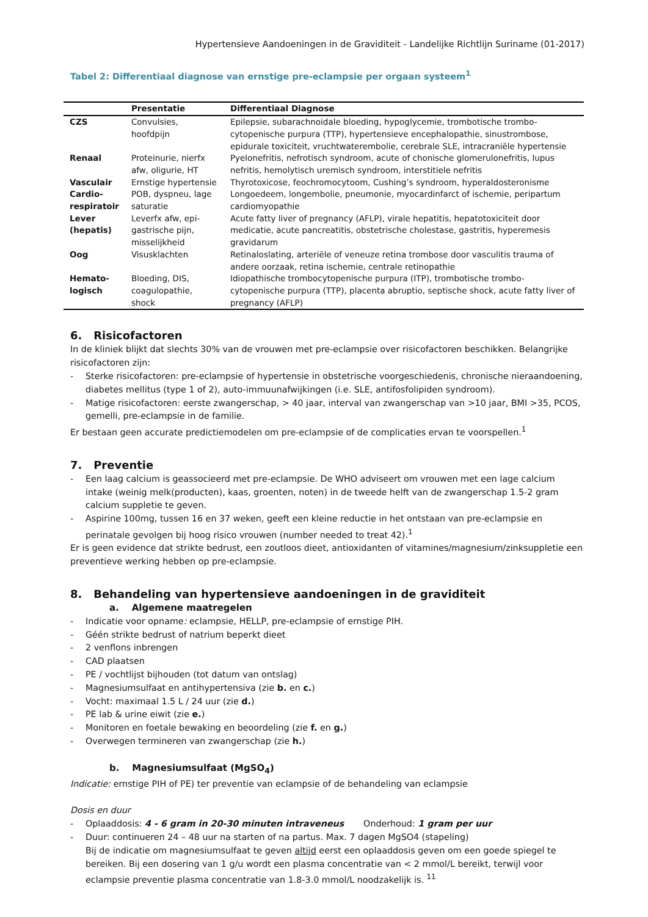Hypertensieve Aandoeningen in de Graviditeit - Landelijke Richtlijn Suriname (01-2017)
Tabel 2: Differentiaal diagnose van ernstige pre-eclampsie per orgaan systeem<sup>1</sup>
| | Presentatie | Differentiaal Diagnose |
| --- | --- | --- |
| CZS | Convulsies, hoofdpijn | Epilepsie, subarachnoidale bloeding, hypoglycemie, trombotische trombo-cytopenische purpura (TTP), hypertensieve encephalopathie, sinustrombose, epidurale toxiciteit, vruchtwaterembolie, cerebrale SLE, intracraniële hypertensie |
| Renaal | Proteinurie, nierfx afw, oligurie, HT | Pyelonefritis, nefrotisch syndroom, acute of chonische glomerulonefritis, lupus nefritis, hemolytisch uremisch syndroom, interstitiele nefritis |
| Vasculair | Ernstige hypertensie | Thyrotoxicose, feochromocytoom, Cushing’s syndroom, hyperaldosteronisme |
| Cardio-respiratoir | POB, dyspneu, lage saturatie | Longoedeem, longembolie, pneumonie, myocardinfarct of ischemie, peripartum cardiomyopathie |
| Lever (hepatis) | Leverfx afw, epi-gastrische pijn, misselijkheid | Acute fatty liver of pregnancy (AFLP), virale hepatitis, hepatotoxiciteit door medicatie, acute pancreatitis, obstetrische cholestase, gastritis, hyperemesis gravidarum |
| Oog | Visusklachten | Retinaloslating, arteriële of veneuze retina trombose door vasculitis trauma of andere oorzaak, retina ischemie, centrale retinopathie |
| Hemato-logisch | Bloeding, DIS, coagulopathie, shock | Idiopathische trombocytopenische purpura (ITP), trombotische trombo-cytopenische purpura (TTP), placenta abruptio, septische shock, acute fatty liver of pregnancy (AFLP) |
6. Risicofactoren
In de kliniek blijkt dat slechts 30% van de vrouwen met pre-eclampsie over risicofactoren beschikken. Belangrijke risicofactoren zijn:
Sterke risicofactoren: pre-eclampsie of hypertensie in obstetrische voorgeschiedenis, chronische nieraandoening, diabetes mellitus (type 1 of 2), auto-immuunafwijkingen (i.e. SLE, antifosfolipiden syndroom).
Matige risicofactoren: eerste zwangerschap, > 40 jaar, interval van zwangerschap van >10 jaar, BMI >35, PCOS, gemelli, pre-eclampsie in de familie.
Er bestaan geen accurate predictiemodelen om pre-eclampsie of de complicaties ervan te voorspellen.<sup>1</sup>
7. Preventie
Een laag calcium is geassocieerd met pre-eclampsie. De WHO adviseert om vrouwen met een lage calcium intake (weinig melk(producten), kaas, groenten, noten) in de tweede helft van de zwangerschap 1.5-2 gram calcium suppletie te geven.
Aspirine 100mg, tussen 16 en 37 weken, geeft een kleine reductie in het ontstaan van pre-eclampsie en perinatale gevolgen bij hoog risico vrouwen (number needed to treat 42).<sup>1</sup>
Er is geen evidence dat strikte bedrust, een zoutloos dieet, antioxidanten of vitamines/magnesium/zinksuppletie een preventieve werking hebben op pre-eclampsie.
8. Behandeling van hypertensieve aandoeningen in de graviditeit
a. Algemene maatregelen
Indicatie voor opname: eclampsie, HELLP, pre-eclampsie of ernstige PIH.
Géén strikte bedrust of natrium beperkt dieet
2 venflons inbrengen
CAD plaatsen
PE / vochtlijst bijhouden (tot datum van ontslag)
Magnesiumsulfaat en antihypertensiva (zie b. en c.)
Vocht: maximaal 1.5 L / 24 uur (zie d.)
PE lab & urine eiwit (zie e.)
Monitoren en foetale bewaking en beoordeling (zie f. en g.)
Overwegen termineren van zwangerschap (zie h.)
b. Magnesiumsulfaat (MgSO<sub>4</sub>)
Indicatie: ernstige PIH of PE) ter preventie van eclampsie of de behandeling van eclampsie
Dosis en duur
Oplaaddosis: 4 - 6 gram in 20-30 minuten intraveneus Onderhoud: 1 gram per uur
Duur: continueren 24 – 48 uur na starten of na partus. Max. 7 dagen MgSO4 (stapeling)
Bij de indicatie om magnesiumsulfaat te geven altijd eerst een oplaaddosis geven om een goede spiegel te bereiken. Bij een dosering van 1 g/u wordt een plasma concentratie van < 2 mmol/L bereikt, terwijl voor eclampsie preventie plasma concentratie van 1.8-3.0 mmol/L noodzakelijk is. <sup>11</sup>